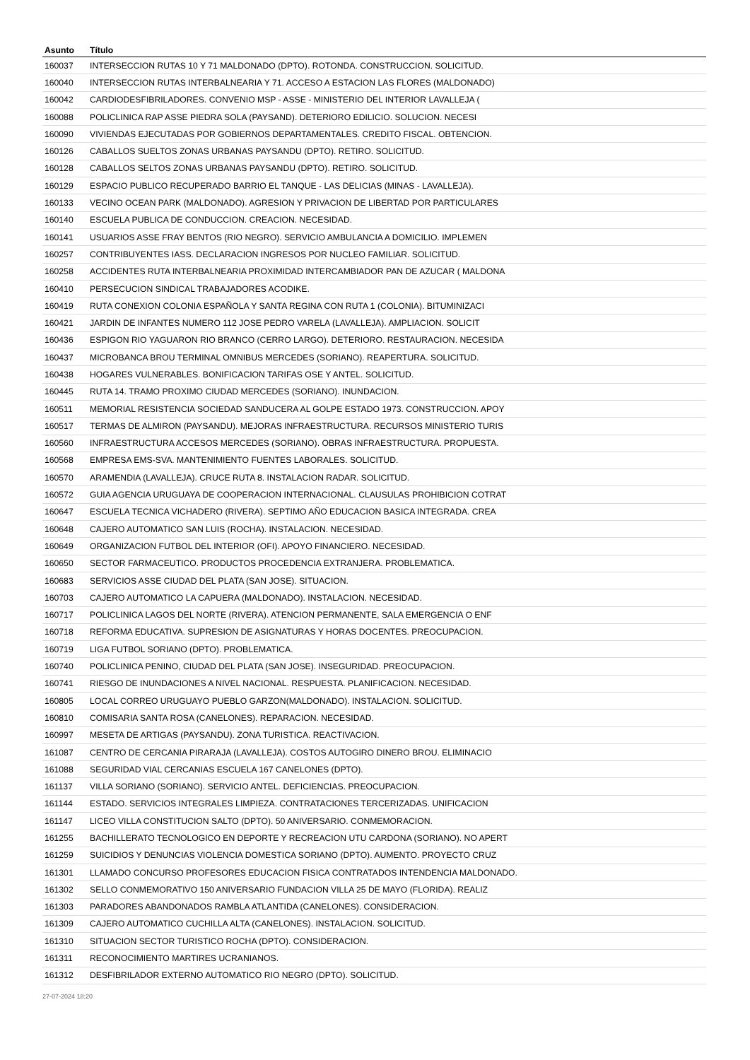| Asunto | Título |
| --- | --- |
| 160037 | INTERSECCION RUTAS 10 Y 71 MALDONADO (DPTO). ROTONDA. CONSTRUCCION. SOLICITUD. |
| 160040 | INTERSECCION RUTAS INTERBALNEARIA Y 71. ACCESO A ESTACION LAS FLORES (MALDONADO) |
| 160042 | CARDIODESFIBRILADORES. CONVENIO MSP - ASSE - MINISTERIO DEL INTERIOR LAVALLEJA ( |
| 160088 | POLICLINICA RAP ASSE PIEDRA SOLA (PAYSAND). DETERIORO EDILICIO. SOLUCION. NECESI |
| 160090 | VIVIENDAS EJECUTADAS POR GOBIERNOS DEPARTAMENTALES. CREDITO FISCAL. OBTENCION. |
| 160126 | CABALLOS SUELTOS ZONAS URBANAS PAYSANDU (DPTO). RETIRO. SOLICITUD. |
| 160128 | CABALLOS SELTOS ZONAS URBANAS PAYSANDU (DPTO). RETIRO. SOLICITUD. |
| 160129 | ESPACIO PUBLICO RECUPERADO BARRIO EL TANQUE - LAS DELICIAS (MINAS - LAVALLEJA). |
| 160133 | VECINO OCEAN PARK (MALDONADO). AGRESION Y PRIVACION DE LIBERTAD POR PARTICULARES |
| 160140 | ESCUELA PUBLICA DE CONDUCCION. CREACION. NECESIDAD. |
| 160141 | USUARIOS ASSE FRAY BENTOS (RIO NEGRO). SERVICIO AMBULANCIA A DOMICILIO. IMPLEMEN |
| 160257 | CONTRIBUYENTES IASS. DECLARACION INGRESOS POR NUCLEO FAMILIAR. SOLICITUD. |
| 160258 | ACCIDENTES RUTA INTERBALNEARIA PROXIMIDAD INTERCAMBIADOR PAN DE AZUCAR ( MALDONA |
| 160410 | PERSECUCION SINDICAL TRABAJADORES ACODIKE. |
| 160419 | RUTA CONEXION COLONIA ESPAÑOLA Y SANTA REGINA CON RUTA 1 (COLONIA). BITUMINIZACI |
| 160421 | JARDIN DE INFANTES NUMERO 112 JOSE PEDRO VARELA (LAVALLEJA). AMPLIACION. SOLICIT |
| 160436 | ESPIGON RIO YAGUARON RIO BRANCO (CERRO LARGO). DETERIORO. RESTAURACION. NECESIDA |
| 160437 | MICROBANCA BROU TERMINAL OMNIBUS MERCEDES (SORIANO). REAPERTURA. SOLICITUD. |
| 160438 | HOGARES VULNERABLES. BONIFICACION TARIFAS OSE Y ANTEL. SOLICITUD. |
| 160445 | RUTA 14. TRAMO PROXIMO CIUDAD MERCEDES (SORIANO). INUNDACION. |
| 160511 | MEMORIAL RESISTENCIA SOCIEDAD SANDUCERA AL GOLPE ESTADO 1973. CONSTRUCCION. APOY |
| 160517 | TERMAS DE ALMIRON (PAYSANDU). MEJORAS INFRAESTRUCTURA. RECURSOS MINISTERIO TURIS |
| 160560 | INFRAESTRUCTURA ACCESOS MERCEDES (SORIANO). OBRAS INFRAESTRUCTURA. PROPUESTA. |
| 160568 | EMPRESA EMS-SVA. MANTENIMIENTO FUENTES LABORALES. SOLICITUD. |
| 160570 | ARAMENDIA (LAVALLEJA). CRUCE RUTA 8. INSTALACION RADAR. SOLICITUD. |
| 160572 | GUIA AGENCIA URUGUAYA DE COOPERACION INTERNACIONAL. CLAUSULAS PROHIBICION COTRAT |
| 160647 | ESCUELA TECNICA VICHADERO (RIVERA). SEPTIMO AÑO EDUCACION BASICA INTEGRADA. CREA |
| 160648 | CAJERO AUTOMATICO SAN LUIS (ROCHA). INSTALACION. NECESIDAD. |
| 160649 | ORGANIZACION FUTBOL DEL INTERIOR (OFI). APOYO FINANCIERO. NECESIDAD. |
| 160650 | SECTOR FARMACEUTICO. PRODUCTOS PROCEDENCIA EXTRANJERA. PROBLEMATICA. |
| 160683 | SERVICIOS ASSE CIUDAD DEL PLATA (SAN JOSE). SITUACION. |
| 160703 | CAJERO AUTOMATICO LA CAPUERA (MALDONADO). INSTALACION. NECESIDAD. |
| 160717 | POLICLINICA LAGOS DEL NORTE (RIVERA). ATENCION PERMANENTE, SALA EMERGENCIA O ENF |
| 160718 | REFORMA EDUCATIVA. SUPRESION DE ASIGNATURAS Y HORAS DOCENTES. PREOCUPACION. |
| 160719 | LIGA FUTBOL SORIANO (DPTO). PROBLEMATICA. |
| 160740 | POLICLINICA PENINO, CIUDAD DEL PLATA (SAN JOSE). INSEGURIDAD. PREOCUPACION. |
| 160741 | RIESGO DE INUNDACIONES A NIVEL NACIONAL. RESPUESTA. PLANIFICACION. NECESIDAD. |
| 160805 | LOCAL CORREO URUGUAYO PUEBLO GARZON(MALDONADO). INSTALACION. SOLICITUD. |
| 160810 | COMISARIA SANTA ROSA (CANELONES). REPARACION. NECESIDAD. |
| 160997 | MESETA DE ARTIGAS (PAYSANDU). ZONA TURISTICA. REACTIVACION. |
| 161087 | CENTRO DE CERCANIA PIRARAJA (LAVALLEJA). COSTOS AUTOGIRO DINERO BROU. ELIMINACIO |
| 161088 | SEGURIDAD VIAL CERCANIAS ESCUELA 167 CANELONES (DPTO). |
| 161137 | VILLA SORIANO (SORIANO). SERVICIO ANTEL. DEFICIENCIAS. PREOCUPACION. |
| 161144 | ESTADO. SERVICIOS INTEGRALES LIMPIEZA. CONTRATACIONES TERCERIZADAS. UNIFICACION |
| 161147 | LICEO VILLA CONSTITUCION SALTO (DPTO). 50 ANIVERSARIO. CONMEMORACION. |
| 161255 | BACHILLERATO TECNOLOGICO EN DEPORTE Y RECREACION UTU CARDONA (SORIANO). NO APERT |
| 161259 | SUICIDIOS Y DENUNCIAS VIOLENCIA DOMESTICA SORIANO (DPTO). AUMENTO. PROYECTO CRUZ |
| 161301 | LLAMADO CONCURSO PROFESORES EDUCACION FISICA CONTRATADOS INTENDENCIA MALDONADO. |
| 161302 | SELLO CONMEMORATIVO 150 ANIVERSARIO FUNDACION VILLA 25 DE MAYO (FLORIDA). REALIZ |
| 161303 | PARADORES ABANDONADOS RAMBLA ATLANTIDA (CANELONES). CONSIDERACION. |
| 161309 | CAJERO AUTOMATICO CUCHILLA ALTA (CANELONES). INSTALACION. SOLICITUD. |
| 161310 | SITUACION SECTOR TURISTICO ROCHA (DPTO). CONSIDERACION. |
| 161311 | RECONOCIMIENTO MARTIRES UCRANIANOS. |
| 161312 | DESFIBRILADOR EXTERNO AUTOMATICO RIO NEGRO (DPTO). SOLICITUD. |
27-07-2024 18:20